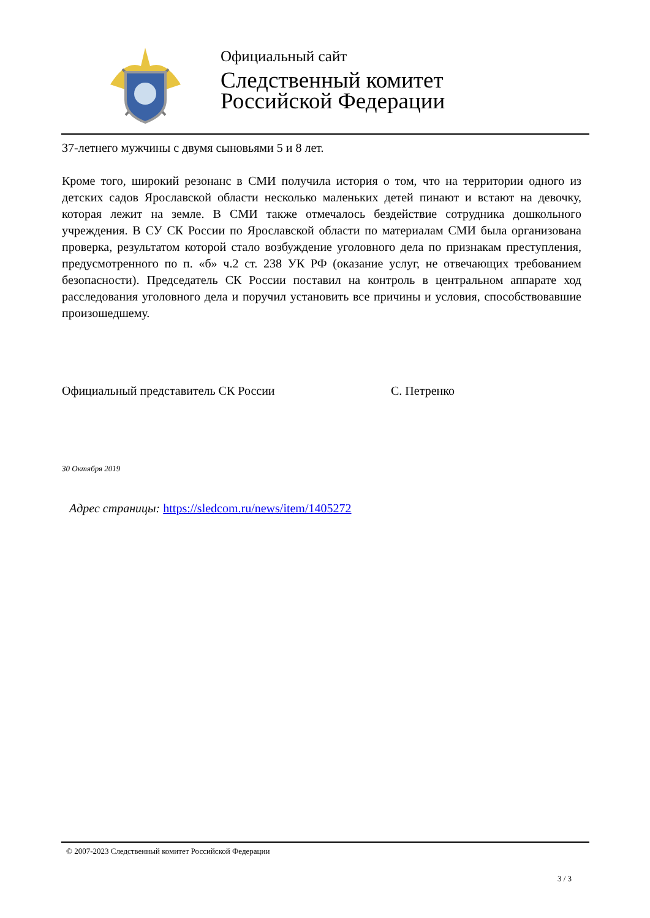Официальный сайт
Следственный комитет
Российской Федерации
37-летнего мужчины с двумя сыновьями 5 и 8 лет.
Кроме того, широкий резонанс в СМИ получила история о том, что на территории одного из детских садов Ярославской области несколько маленьких детей пинают и встают на девочку, которая лежит на земле. В СМИ также отмечалось бездействие сотрудника дошкольного учреждения. В СУ СК России по Ярославской области по материалам СМИ была организована проверка, результатом которой стало возбуждение уголовного дела по признакам преступления, предусмотренного по п. «б» ч.2 ст. 238 УК РФ (оказание услуг, не отвечающих требованием безопасности). Председатель СК России поставил на контроль в центральном аппарате ход расследования уголовного дела и поручил установить все причины и условия, способствовавшие произошедшему.
Официальный представитель СК России С. Петренко
30 Октября 2019
Адрес страницы: https://sledcom.ru/news/item/1405272
© 2007-2023 Следственный комитет Российской Федерации
3 / 3